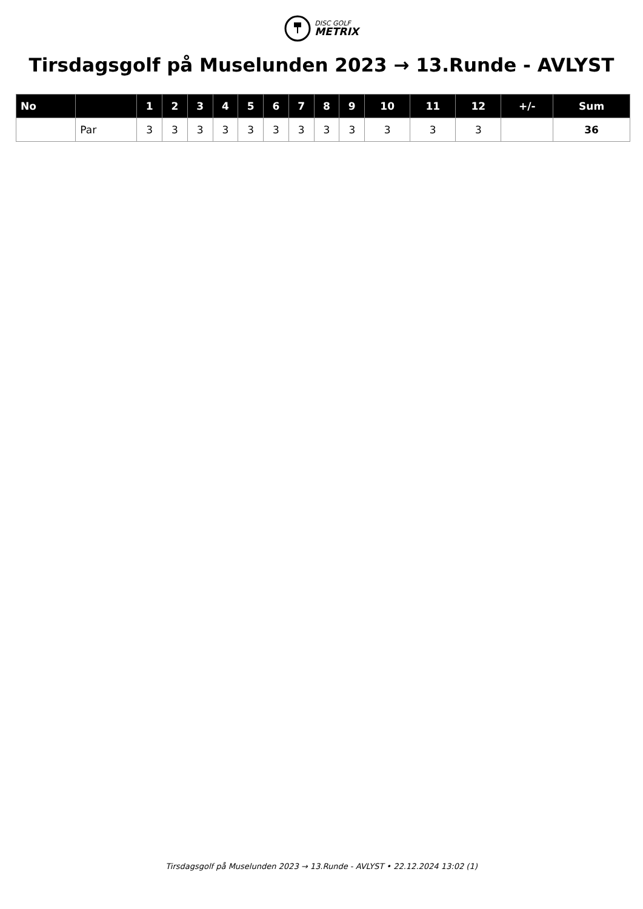DISC GOLF
METRIX
Tirsdagsgolf på Muselunden 2023 → 13.Runde - AVLYST
| No | | 1 | 2 | 3 | 4 | 5 | 6 | 7 | 8 | 9 | 10 | 11 | 12 | +/- | Sum |
| --- | --- | --- | --- | --- | --- | --- | --- | --- | --- | --- | --- | --- | --- | --- | --- |
| | Par | 3 | 3 | 3 | 3 | 3 | 3 | 3 | 3 | 3 | 3 | 3 | 3 | | 36 |
Tirsdagsgolf på Muselunden 2023 → 13.Runde - AVLYST • 22.12.2024 13:02 (1)